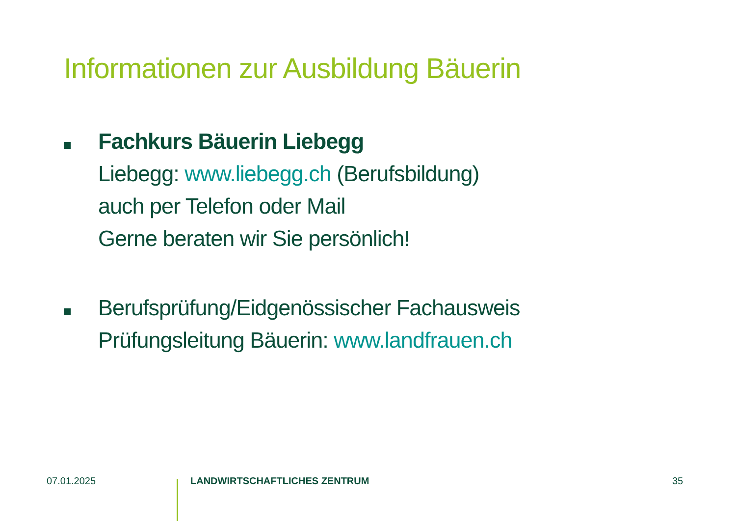Informationen zur Ausbildung Bäuerin
Fachkurs Bäuerin Liebegg
Liebegg: www.liebegg.ch (Berufsbildung)
auch per Telefon oder Mail
Gerne beraten wir Sie persönlich!
Berufsprüfung/Eidgenössischer Fachausweis
Prüfungsleitung Bäuerin: www.landfrauen.ch
07.01.2025 LANDWIRTSCHAFTLICHES ZENTRUM 35